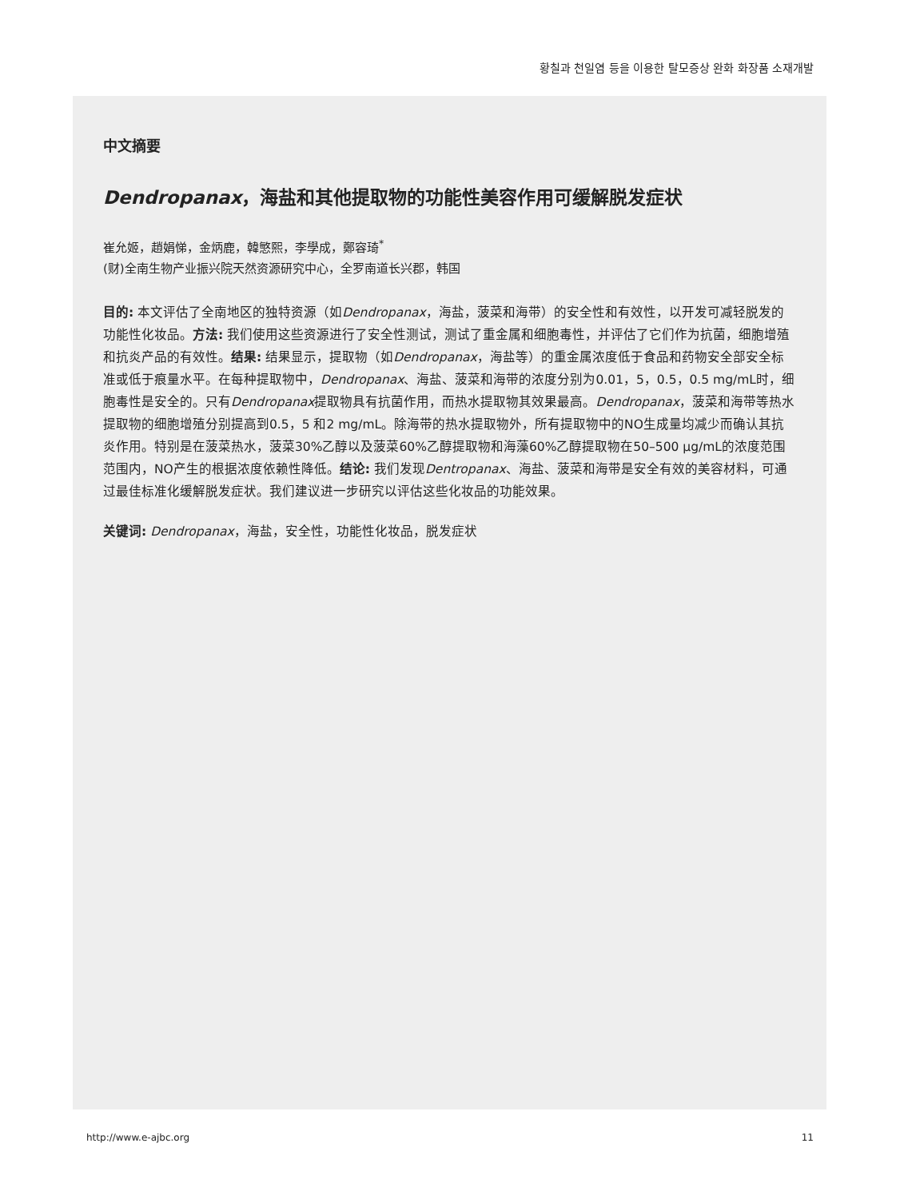황칠과 천일염 등을 이용한 탈모증상 완화 화장품 소재개발
中文摘要
Dendropanax，海盐和其他提取物的功能性美容作用可缓解脱发症状
崔允姬，趙娟悌，金炳鹿，韓慜熙，李學成，鄭容琦<sup>*</sup>
(财)全南生物产业振兴院天然资源研究中心，全罗南道长兴郡，韩国
目的: 本文评估了全南地区的独特资源（如Dendropanax，海盐，菠菜和海带）的安全性和有效性，以开发可减轻脱发的功能性化妆品。方法: 我们使用这些资源进行了安全性测试，测试了重金属和细胞毒性，并评估了它们作为抗菌，细胞增殖和抗炎产品的有效性。结果: 结果显示，提取物（如Dendropanax，海盐等）的重金属浓度低于食品和药物安全部安全标准或低于痕量水平。在每种提取物中，Dendropanax、海盐、菠菜和海带的浓度分别为0.01，5，0.5，0.5 mg/mL时，细胞毒性是安全的。只有Dendropanax提取物具有抗菌作用，而热水提取物其效果最高。Dendropanax，菠菜和海带等热水提取物的细胞增殖分别提高到0.5，5 和2 mg/mL。除海带的热水提取物外，所有提取物中的NO生成量均减少而确认其抗炎作用。特别是在菠菜热水，菠菜30%乙醇以及菠菜60%乙醇提取物和海藻60%乙醇提取物在50–500 μg/mL的浓度范围范围内，NO产生的根据浓度依赖性降低。结论: 我们发现Dentropanax、海盐、菠菜和海带是安全有效的美容材料，可通过最佳标准化缓解脱发症状。我们建议进一步研究以评估这些化妆品的功能效果。
关键词: Dendropanax，海盐，安全性，功能性化妆品，脱发症状
http://www.e-ajbc.org 11